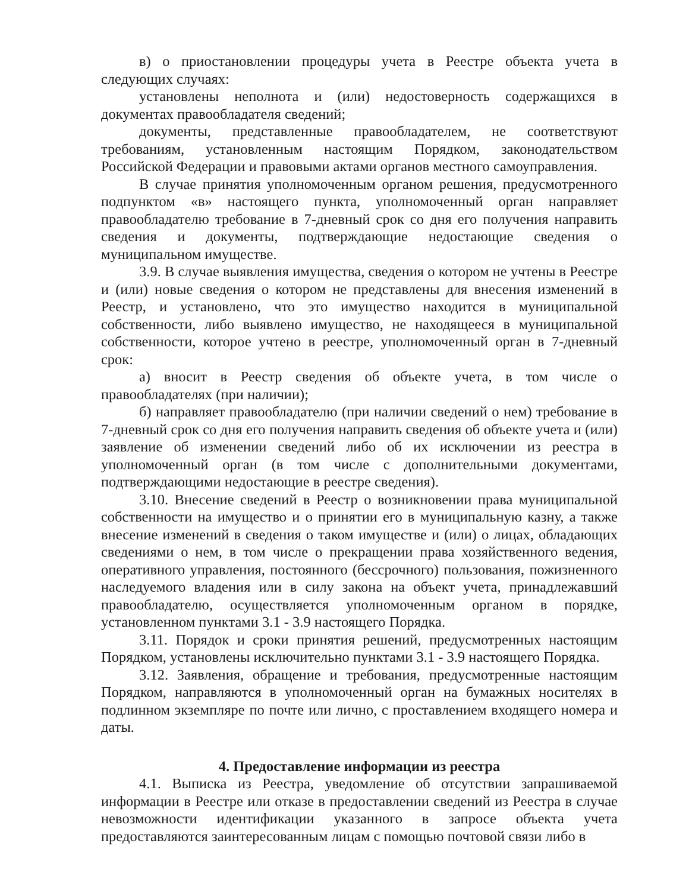в) о приостановлении процедуры учета в Реестре объекта учета в следующих случаях:
установлены неполнота и (или) недостоверность содержащихся в документах правообладателя сведений;
документы, представленные правообладателем, не соответствуют требованиям, установленным настоящим Порядком, законодательством Российской Федерации и правовыми актами органов местного самоуправления.
В случае принятия уполномоченным органом решения, предусмотренного подпунктом «в» настоящего пункта, уполномоченный орган направляет правообладателю требование в 7-дневный срок со дня его получения направить сведения и документы, подтверждающие недостающие сведения о муниципальном имуществе.
3.9. В случае выявления имущества, сведения о котором не учтены в Реестре и (или) новые сведения о котором не представлены для внесения изменений в Реестр, и установлено, что это имущество находится в муниципальной собственности, либо выявлено имущество, не находящееся в муниципальной собственности, которое учтено в реестре, уполномоченный орган в 7-дневный срок:
а) вносит в Реестр сведения об объекте учета, в том числе о правообладателях (при наличии);
б) направляет правообладателю (при наличии сведений о нем) требование в 7-дневный срок со дня его получения направить сведения об объекте учета и (или) заявление об изменении сведений либо об их исключении из реестра в уполномоченный орган (в том числе с дополнительными документами, подтверждающими недостающие в реестре сведения).
3.10. Внесение сведений в Реестр о возникновении права муниципальной собственности на имущество и о принятии его в муниципальную казну, а также внесение изменений в сведения о таком имуществе и (или) о лицах, обладающих сведениями о нем, в том числе о прекращении права хозяйственного ведения, оперативного управления, постоянного (бессрочного) пользования, пожизненного наследуемого владения или в силу закона на объект учета, принадлежавший правообладателю, осуществляется уполномоченным органом в порядке, установленном пунктами 3.1 - 3.9 настоящего Порядка.
3.11. Порядок и сроки принятия решений, предусмотренных настоящим Порядком, установлены исключительно пунктами 3.1 - 3.9 настоящего Порядка.
3.12. Заявления, обращение и требования, предусмотренные настоящим Порядком, направляются в уполномоченный орган на бумажных носителях в подлинном экземпляре по почте или лично, с проставлением входящего номера и даты.
4. Предоставление информации из реестра
4.1. Выписка из Реестра, уведомление об отсутствии запрашиваемой информации в Реестре или отказе в предоставлении сведений из Реестра в случае невозможности идентификации указанного в запросе объекта учета предоставляются заинтересованным лицам с помощью почтовой связи либо в